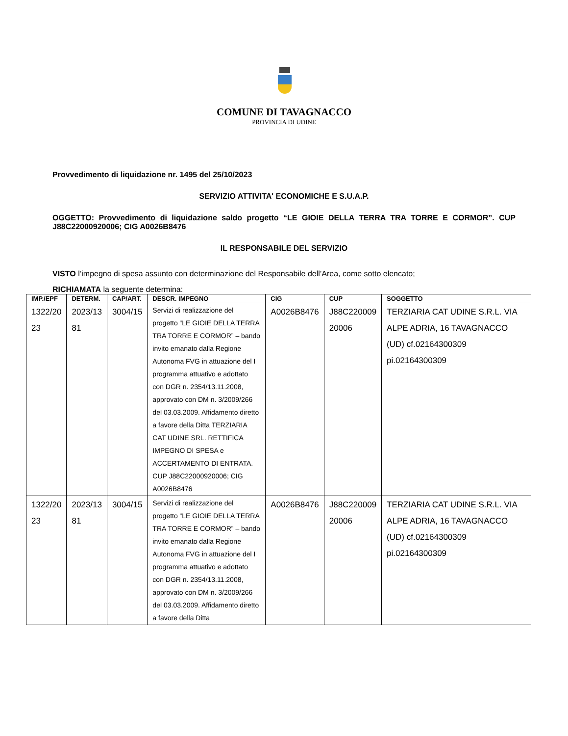COMUNE DI TAVAGNACCO
PROVINCIA DI UDINE
Provvedimento di liquidazione nr. 1495 del 25/10/2023
SERVIZIO ATTIVITA' ECONOMICHE E S.U.A.P.
OGGETTO: Provvedimento di liquidazione saldo progetto “LE GIOIE DELLA TERRA TRA TORRE E CORMOR”. CUP J88C22000920006; CIG A0026B8476
IL RESPONSABILE DEL SERVIZIO
VISTO l’impegno di spesa assunto con determinazione del Responsabile dell’Area, come sotto elencato;
RICHIAMATA la seguente determina:
| IMP./EPF | DETERM. | CAP/ART. | DESCR. IMPEGNO | CIG | CUP | SOGGETTO |
| --- | --- | --- | --- | --- | --- | --- |
| 1322/20 23 | 2023/13 81 | 3004/15 | Servizi di realizzazione del progetto “LE GIOIE DELLA TERRA TRA TORRE E CORMOR” – bando invito emanato dalla Regione Autonoma FVG in attuazione del I programma attuativo e adottato con DGR n. 2354/13.11.2008, approvato con DM n. 3/2009/266 del 03.03.2009. Affidamento diretto a favore della Ditta TERZIARIA CAT UDINE SRL. RETTIFICA IMPEGNO DI SPESA e ACCERTAMENTO DI ENTRATA. CUP J88C22000920006; CIG A0026B8476 | A0026B8476 | J88C220009 20006 | TERZIARIA CAT UDINE S.R.L. VIA ALPE ADRIA, 16 TAVAGNACCO (UD) cf.02164300309 pi.02164300309 |
| 1322/20 23 | 2023/13 81 | 3004/15 | Servizi di realizzazione del progetto “LE GIOIE DELLA TERRA TRA TORRE E CORMOR” – bando invito emanato dalla Regione Autonoma FVG in attuazione del I programma attuativo e adottato con DGR n. 2354/13.11.2008, approvato con DM n. 3/2009/266 del 03.03.2009. Affidamento diretto a favore della Ditta | A0026B8476 | J88C220009 20006 | TERZIARIA CAT UDINE S.R.L. VIA ALPE ADRIA, 16 TAVAGNACCO (UD) cf.02164300309 pi.02164300309 |